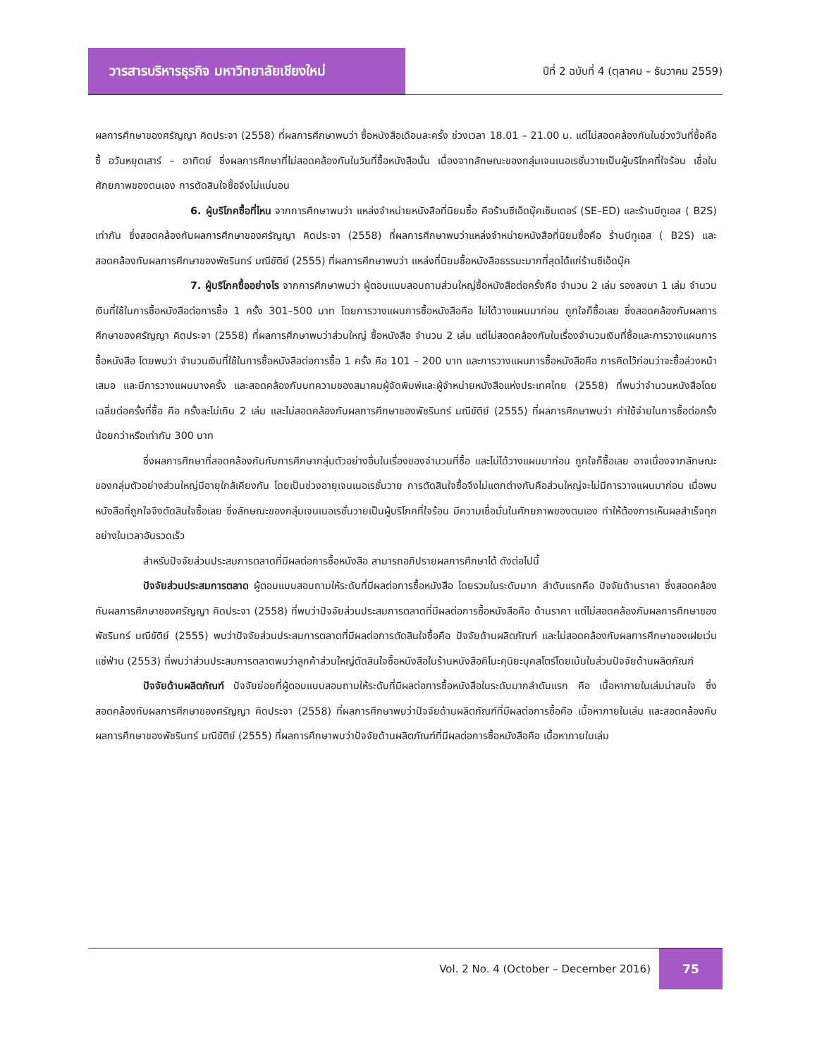วารสารบริหารธุรกิจ มหาวิทยาลัยเชียงใหม่
ปีที่ 2 ฉบับที่ 4 (ตุลาคม – ธันวาคม 2559)
ผลการศึกษาของศรัญญา คิดประจา (2558) ที่ผลการศึกษาพบว่า ซื้อหนังสือเดือนละครั้ง ช่วงเวลา 18.01 – 21.00 น. แต่ไม่สอดคล้องกันในช่วงวันที่ซื้อคือซื้ อวันหยุดเสาร์ – อาทิตย์ ซึ่งผลการศึกษาที่ไม่สอดคล้องกันในวันที่ซื้อหนังสือนั้น เนื่องจากลักษณะของกลุ่มเจนเนอเรชั่นวายเป็นผู้บริโภคที่ใจร้อน เชื่อในศักยภาพของตนเอง การตัดสินใจซื้อจึงไม่แน่นอน
6. ผู้บริโภคซื้อที่ไหน จากการศึกษาพบว่า แหล่งจำหน่ายหนังสือที่นิยมซื้อ คือร้านซีเอ็ดบุ๊คเซ็นเตอร์ (SE–ED) และร้านบีทูเอส ( B2S) เท่ากัน ซึ่งสอดคล้องกับผลการศึกษาของศรัญญา คิดประจา (2558) ที่ผลการศึกษาพบว่าแหล่งจำหน่ายหนังสือที่นิยมซื้อคือ ร้านบีทูเอส ( B2S) และสอดคล้องกับผลการศึกษาของพัชรินทร์ มณีขัติย์ (2555) ที่ผลการศึกษาพบว่า แหล่งที่นิยมซื้อหนังสือธรรมะมากที่สุดได้แก่ร้านซีเอ็ดบุ๊ค
7. ผู้บริโภคซื้ออย่างไร จากการศึกษาพบว่า ผู้ตอบแบบสอบถามส่วนใหญ่ซื้อหนังสือต่อครั้งคือ จำนวน 2 เล่ม รองลงมา 1 เล่ม จำนวนเงินที่ใช้ในการซื้อหนังสือต่อการซื้อ 1 ครั้ง 301–500 บาท โดยการวางแผนการซื้อหนังสือคือ ไม่ได้วางแผนมาก่อน ถูกใจก็ซื้อเลย ซึ่งสอดคล้องกับผลการศึกษาของศรัญญา คิดประจา (2558) ที่ผลการศึกษาพบว่าส่วนใหญ่ ซื้อหนังสือ จำนวน 2 เล่ม แต่ไม่สอดคล้องกันในเรื่องจำนวนเงินที่ซื้อและการวางแผนการซื้อหนังสือ โดยพบว่า จำนวนเงินที่ใช้ในการซื้อหนังสือต่อการซื้อ 1 ครั้ง คือ 101 – 200 บาท และการวางแผนการซื้อหนังสือคือ การคิดไว้ก่อนว่าจะซื้อล่วงหน้าเสมอ และมีการวางแผนบางครั้ง และสอดคล้องกับบทความของสมาคมผู้จัดพิมพ์และผู้จำหน่ายหนังสือแห่งประเทศไทย (2558) ที่พบว่าจำนวนหนังสือโดยเฉลี่ยต่อครั้งที่ซื้อ คือ ครั้งละไม่เกิน 2 เล่ม และไม่สอดคล้องกับผลการศึกษาของพัชรินทร์ มณีขัติย์ (2555) ที่ผลการศึกษาพบว่า ค่าใช้จ่ายในการซื้อต่อครั้งน้อยกว่าหรือเท่ากับ 300 บาท
ซึ่งผลการศึกษาที่สอดคล้องกันกับการศึกษากลุ่มตัวอย่างอื่นในเรื่องของจำนวนที่ซื้อ และไม่ได้วางแผนมาก่อน ถูกใจก็ซื้อเลย อาจเนื่องจากลักษณะของกลุ่มตัวอย่างส่วนใหญ่มีอายุใกล้เคียงกัน โดยเป็นช่วงอายุเจนเนอเรชั่นวาย การตัดสินใจซื้อจึงไม่แตกต่างกันคือส่วนใหญ่จะไม่มีการวางแผนมาก่อน เมื่อพบหนังสือที่ถูกใจจึงตัดสินใจซื้อเลย ซึ่งลักษณะของกลุ่มเจนเนอเรชั่นวายเป็นผู้บริโภคที่ใจร้อน มีความเชื่อมั่นในศักยภาพของตนเอง ทำให้ต้องการเห็นผลสำเร็จทุกอย่างในเวลาอันรวดเร็ว
สำหรับปัจจัยส่วนประสมการตลาดที่มีผลต่อการซื้อหนังสือ สามารถอภิปรายผลการศึกษาได้ ดังต่อไปนี้
ปัจจัยส่วนประสมการตลาด ผู้ตอบแบบสอบถามให้ระดับที่มีผลต่อการซื้อหนังสือ โดยรวมในระดับมาก ลำดับแรกคือ ปัจจัยด้านราคา ซึ่งสอดคล้องกับผลการศึกษาของศรัญญา คิดประจา (2558) ที่พบว่าปัจจัยส่วนประสมการตลาดที่มีผลต่อการซื้อหนังสือคือ ด้านราคา แต่ไม่สอดคล้องกับผลการศึกษาของพัชรินทร์ มณีขัติย์ (2555) พบว่าปัจจัยส่วนประสมการตลาดที่มีผลต่อการตัดสินใจซื้อคือ ปัจจัยด้านผลิตภัณฑ์ และไม่สอดคล้องกับผลการศึกษาของเฝยเว่น แซ่ฟ่าน (2553) ที่พบว่าส่วนประสมการตลาดพบว่าลูกค้าส่วนใหญ่ตัดสินใจซื้อหนังสือในร้านหนังสือคิโนะคุนิยะบุคสโตร์โดยเน้นในส่วนปัจจัยด้านผลิตภัณฑ์
ปัจจัยด้านผลิตภัณฑ์ ปัจจัยย่อยที่ผู้ตอบแบบสอบถามให้ระดับที่มีผลต่อการซื้อหนังสือในระดับมากลำดับแรก คือ เนื้อหาภายในเล่มน่าสนใจ ซึ่งสอดคล้องกับผลการศึกษาของศรัญญา คิดประจา (2558) ที่ผลการศึกษาพบว่าปัจจัยด้านผลิตภัณฑ์ที่มีผลต่อการซื้อคือ เนื้อหาภายในเล่ม และสอดคล้องกับผลการศึกษาของพัชรินทร์ มณีขัติย์ (2555) ที่ผลการศึกษาพบว่าปัจจัยด้านผลิตภัณฑ์ที่มีผลต่อการซื้อหนังสือคือ เนื้อหาภายในเล่ม
Vol. 2 No. 4 (October – December 2016)
75